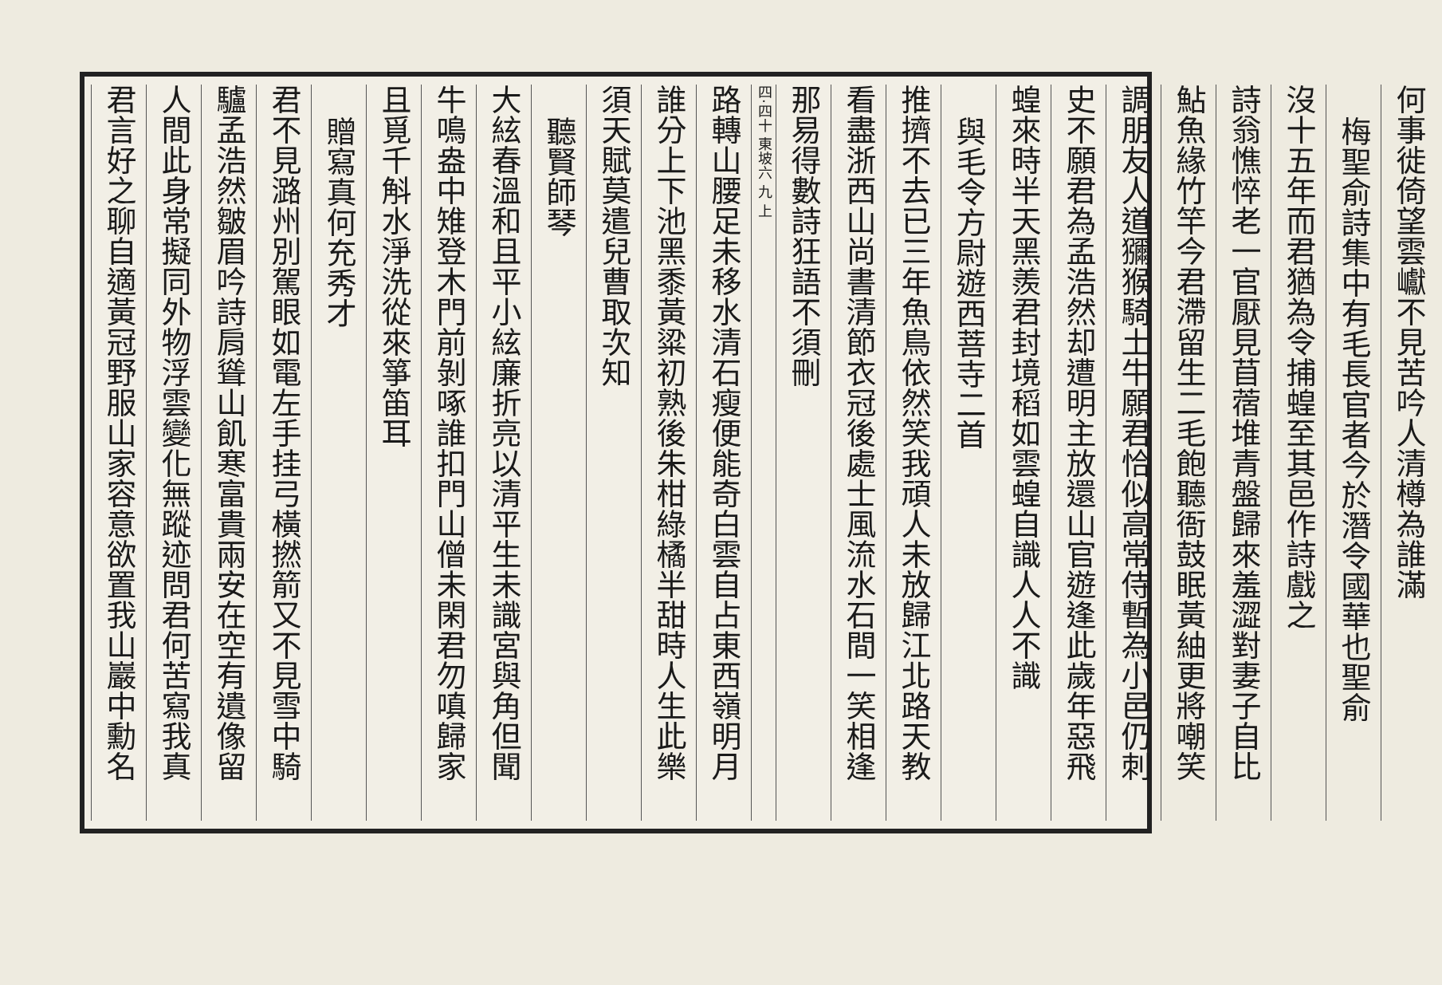何事徙倚望雲巘不見苦吟人清樽為誰滿
梅聖俞詩集中有毛長官者今於潛令國華也聖俞
沒十五年而君猶為令捕蝗至其邑作詩戲之
詩翁憔悴老一官厭見苜蓿堆青盤歸來羞澀對妻子自比
鮎魚緣竹竿今君滯留生二毛飽聽衙鼓眠黃紬更將嘲笑
調朋友人道獼猴騎土牛願君恰似高常侍暫為小邑仍刺
史不願君為孟浩然却遭明主放還山官遊逢此歲年惡飛
蝗來時半天黑羨君封境稻如雲蝗自識人人不識
與毛令方尉遊西菩寺二首
推擠不去已三年魚鳥依然笑我頑人未放歸江北路天教
看盡浙西山尚書清節衣冠後處士風流水石間一笑相逢
那易得數詩狂語不須刪
四·四十 東坡六 九 上
路轉山腰足未移水清石瘦便能奇白雲自占東西嶺明月
誰分上下池黑黍黃粱初熟後朱柑綠橘半甜時人生此樂
須天賦莫遣兒曹取次知
聽賢師琴
大絃春溫和且平小絃廉折亮以清平生未識宮與角但聞
牛鳴盎中雉登木門前剝啄誰扣門山僧未閑君勿嗔歸家
且覓千斛水淨洗從來箏笛耳
贈寫真何充秀才
君不見潞州別駕眼如電左手挂弓橫撚箭又不見雪中騎
驢孟浩然皺眉吟詩肩聳山飢寒富貴兩安在空有遺像留
人間此身常擬同外物浮雲變化無蹤迹問君何苦寫我真
君言好之聊自適黃冠野服山家容意欲置我山巖中勳名